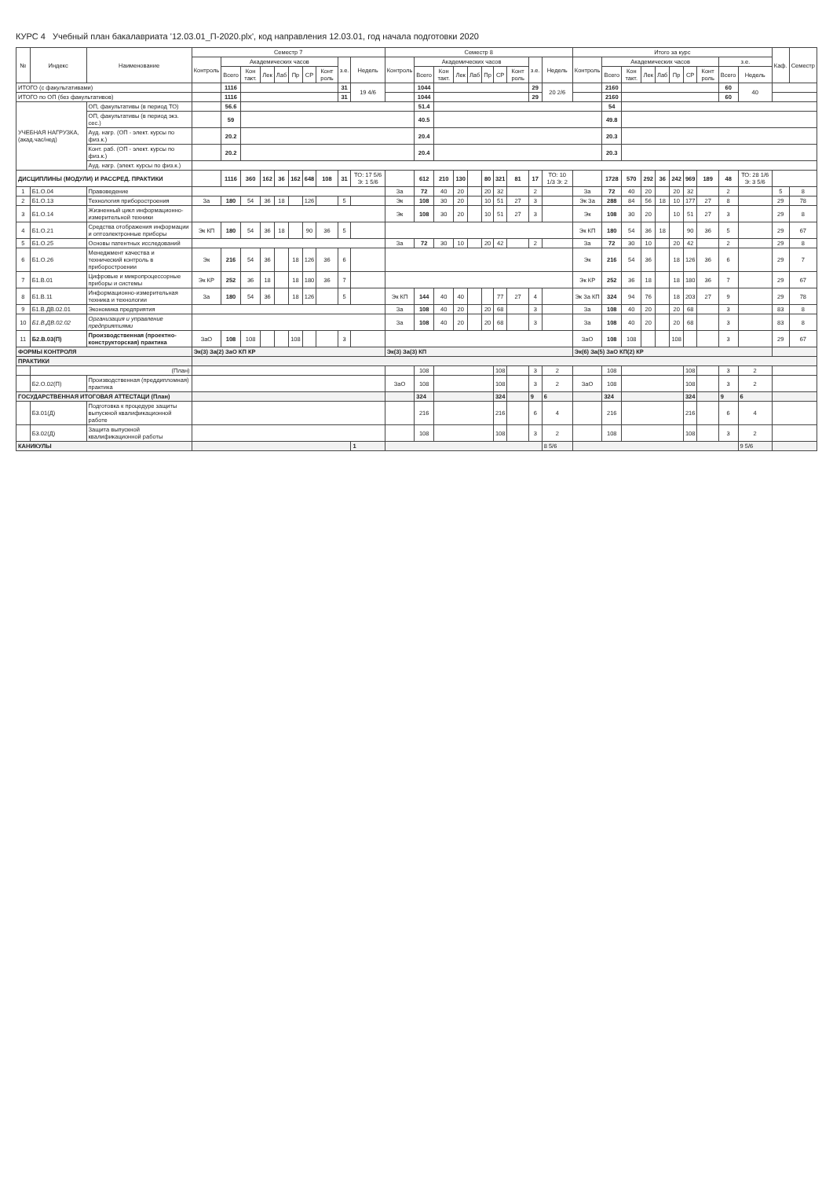КУРС 4 Учебный план бакалавриата '12.03.01_П-2020.plx', код направления 12.03.01, год начала подготовки 2020
| № | Индекс | Наименование | Семестр 7 | | | | | | | | | | Семестр 8 | | | | | | | | | | Итого за курс | | | | | | | | | | Каф. | Семестр |
| --- | --- | --- | --- | --- | --- | --- | --- | --- | --- | --- | --- | --- | --- | --- | --- | --- | --- | --- | --- | --- | --- | --- | --- | --- | --- | --- | --- | --- | --- | --- | --- | --- | --- | --- |
| | | | Контроль | Академических часов | | | | | | | з.е. | Недель | Контроль | Академических часов | | | | | | | з.е. | Недель | Контроль | Академических часов | | | | | | | з.е. | | | |
| | | | | Всего | Кон такт. | Лек | Лаб | Пр | СР | Конт роль | | | | Всего | Кон такт. | Лек | Лаб | Пр | СР | Конт роль | | | | Всего | Кон такт. | Лек | Лаб | Пр | СР | Конт роль | Всего | Недель | | |
| ИТОГО (с факультативами) | | | | 1116 | | | | | | | 31 | 19 4/6 | | 1044 | | | | | | | 29 | 20 2/6 | | 2160 | | | | | | | 60 | 40 | | |
| ИТОГО по ОП (без факультативов) | | | | 1116 | | | | | | | 31 | | | 1044 | | | | | | | 29 | | | 2160 | | | | | | | 60 | | | |
| УЧЕБНАЯ НАГРУЗКА, (акад.час/нед) | | ОП, факультативы (в период ТО) | | 56.6 | | | | | | | | | | 51.4 | | | | | | | | | | 54 | | | | | | | | | | |
| | | ОП, факультативы (в период экз. сес.) | | 59 | | | | | | | | | | 40.5 | | | | | | | | | | 49.8 | | | | | | | | | | |
| | | Ауд. нагр. (ОП - элект. курсы по физ.к.) | | 20.2 | | | | | | | | | | 20.4 | | | | | | | | | | 20.3 | | | | | | | | | | |
| | | Конт. раб. (ОП - элект. курсы по физ.к.) | | 20.2 | | | | | | | | | | 20.4 | | | | | | | | | | 20.3 | | | | | | | | | | |
| | | Ауд. нагр. (элект. курсы по физ.к.) | | | | | | | | | | | | | | | | | | | | | | | | | | | | | | | | |
| ДИСЦИПЛИНЫ (МОДУЛИ) И РАССРЕД. ПРАКТИКИ | | | | 1116 | 360 | 162 | 36 | 162 | 648 | 108 | 31 | ТО: 17 5/6 Э: 1 5/6 | | 612 | 210 | 130 | | 80 | 321 | 81 | 17 | ТО: 10 1/3 Э: 2 | | 1728 | 570 | 292 | 36 | 242 | 969 | 189 | 48 | ТО: 28 1/6 Э: 3 5/6 | | |
| 1 | Б1.О.04 | Правоведение | | | | | | | | | | | За | 72 | 40 | 20 | | 20 | 32 | | 2 | | За | 72 | 40 | 20 | | 20 | 32 | | 2 | | 5 | 8 |
| 2 | Б1.О.13 | Технология приборостроения | За | 180 | 54 | 36 | 18 | | 126 | | 5 | | Эк | 108 | 30 | 20 | | 10 | 51 | 27 | 3 | | Эк За | 288 | 84 | 56 | 18 | 10 | 177 | 27 | 8 | | 29 | 78 |
| 3 | Б1.О.14 | Жизненный цикл информационно-измерительной техники | | | | | | | | | | | Эк | 108 | 30 | 20 | | 10 | 51 | 27 | 3 | | Эк | 108 | 30 | 20 | | 10 | 51 | 27 | 3 | | 29 | 8 |
| 4 | Б1.О.21 | Средства отображения информации и оптоэлектронные приборы | Эк КП | 180 | 54 | 36 | 18 | | 90 | 36 | 5 | | | | | | | | | | | | Эк КП | 180 | 54 | 36 | 18 | | 90 | 36 | 5 | | 29 | 67 |
| 5 | Б1.О.25 | Основы патентных исследований | | | | | | | | | | | За | 72 | 30 | 10 | | 20 | 42 | | 2 | | За | 72 | 30 | 10 | | 20 | 42 | | 2 | | 29 | 8 |
| 6 | Б1.О.26 | Менеджмент качества и технический контроль в приборостроении | Эк | 216 | 54 | 36 | | 18 | 126 | 36 | 6 | | | | | | | | | | | | Эк | 216 | 54 | 36 | | 18 | 126 | 36 | 6 | | 29 | 7 |
| 7 | Б1.В.01 | Цифровые и микропроцессорные приборы и системы | Эк КР | 252 | 36 | 18 | | 18 | 180 | 36 | 7 | | | | | | | | | | | | Эк КР | 252 | 36 | 18 | | 18 | 180 | 36 | 7 | | 29 | 67 |
| 8 | Б1.В.11 | Информационно-измерительная техника и технологии | За | 180 | 54 | 36 | | 18 | 126 | | 5 | | Эк КП | 144 | 40 | 40 | | | 77 | 27 | 4 | | Эк За КП | 324 | 94 | 76 | | 18 | 203 | 27 | 9 | | 29 | 78 |
| 9 | Б1.В.ДВ.02.01 | Экономика предприятия | | | | | | | | | | | За | 108 | 40 | 20 | | 20 | 68 | | 3 | | За | 108 | 40 | 20 | | 20 | 68 | | 3 | | 83 | 8 |
| 10 | Б1.В.ДВ.02.02 | Организация и управление предприятиями | | | | | | | | | | | За | 108 | 40 | 20 | | 20 | 68 | | 3 | | За | 108 | 40 | 20 | | 20 | 68 | | 3 | | 83 | 8 |
| 11 | Б2.В.03(П) | Производственная (проектно-конструкторская) практика | ЗаО | 108 | 108 | | | 108 | | | 3 | | | | | | | | | | | | ЗаО | 108 | 108 | | | 108 | | | 3 | | 29 | 67 |
| ФОРМЫ КОНТРОЛЯ | | | Эк(3) За(2) ЗаО КП КР | | | | | | | | | | Эк(3) За(3) КП | | | | | | | | | | Эк(6) За(5) ЗаО КП(2) КР | | | | | | | | | | | |
| ПРАКТИКИ | | | | | | | | | | | | | | | | | | | | | | | | | | | | | | | | | | |
| | (План) | | | | | | | | | | | | | 108 | | | | | 108 | | 3 | 2 | | 108 | | | | | 108 | | 3 | 2 | | |
| | Б2.О.02(П) | Производственная (преддипломная) практика | | | | | | | | | | | ЗаО | 108 | | | | | 108 | | 3 | 2 | ЗаО | 108 | | | | | 108 | | 3 | 2 | | |
| ГОСУДАРСТВЕННАЯ ИТОГОВАЯ АТТЕСТАЦИ (План) | | | | | | | | | | | | | | 324 | | | | | 324 | | 9 | 6 | | 324 | | | | | 324 | | 9 | 6 | | |
| | Б3.01(Д) | Подготовка к процедуре защиты выпускной квалификационной работе | | | | | | | | | | | | 216 | | | | | 216 | | 6 | 4 | | 216 | | | | | 216 | | 6 | 4 | | |
| | Б3.02(Д) | Защита выпускной квалификационной работы | | | | | | | | | | | | 108 | | | | | 108 | | 3 | 2 | | 108 | | | | | 108 | | 3 | 2 | | |
| КАНИКУЛЫ | | | | | | | | | | | | 1 | | | | | | | | | | 8 5/6 | | | | | | | | | | 9 5/6 | | |